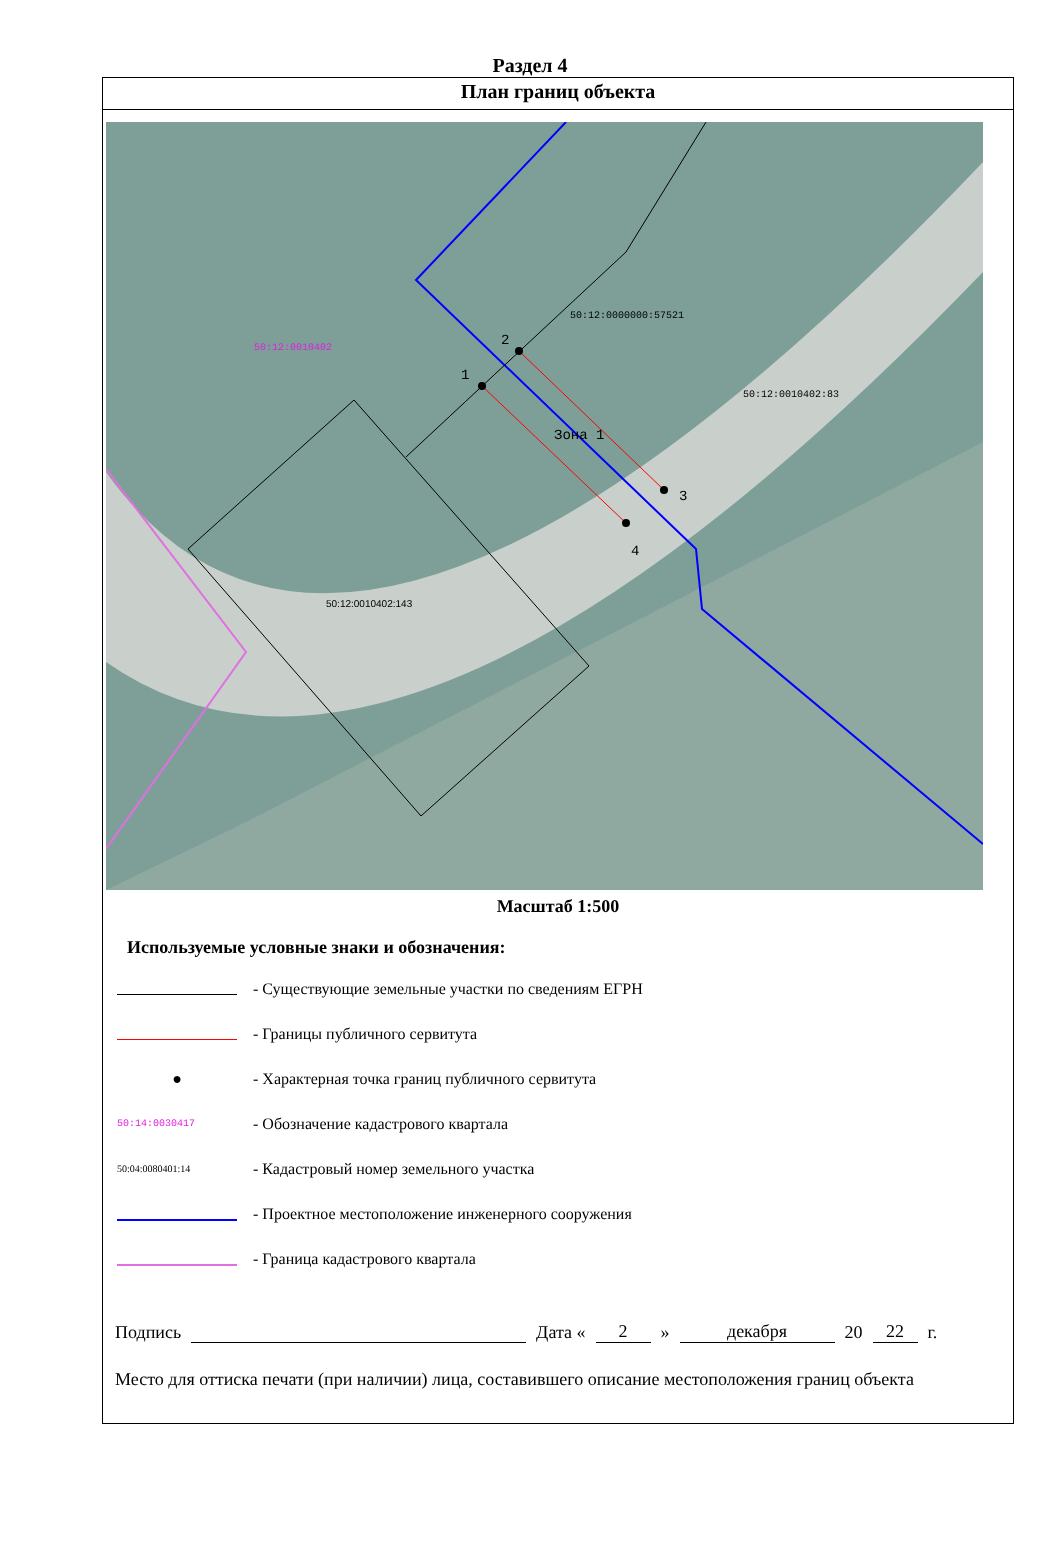Раздел 4
План границ объекта
1
2
3
4
Зона 1
50:12:0000000:57521
50:12:0010402:83
50:12:0010402
50:12:0010402:143
Масштаб 1:500
Используемые условные знаки и обозначения:
- Существующие земельные участки по сведениям ЕГРН
- Границы публичного сервитута
●
- Характерная точка границ публичного сервитута
50:14:0030417
- Обозначение кадастрового квартала
50:04:0080401:14
- Кадастровый номер земельного участка
- Проектное местоположение инженерного сооружения
- Граница кадастрового квартала
Подпись Дата « 2 » декабря 20 22 г.
Место для оттиска печати (при наличии) лица, составившего описание местоположения границ объекта